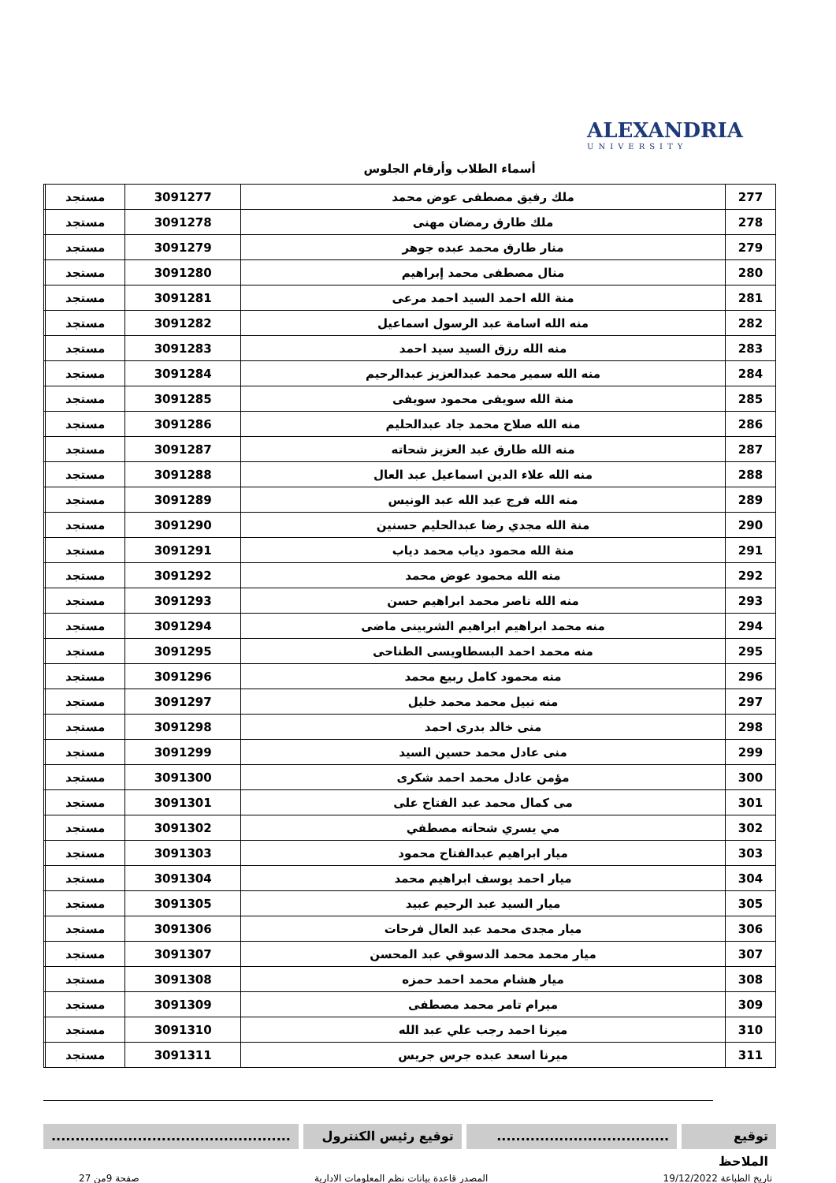ALEXANDRIA
UNIVERSITY
أسماء الطلاب وأرقام الجلوس
| 277 | ملك رفيق مصطفى عوض محمد | 3091277 | مستجد | |
| 278 | ملك طارق رمضان مهنى | 3091278 | مستجد | |
| 279 | منار طارق محمد عبده جوهر | 3091279 | مستجد | |
| 280 | منال مصطفى محمد إبراهيم | 3091280 | مستجد | |
| 281 | منة الله احمد السيد احمد مرعى | 3091281 | مستجد | |
| 282 | منه الله اسامة عبد الرسول اسماعيل | 3091282 | مستجد | |
| 283 | منه الله رزق السيد سيد احمد | 3091283 | مستجد | |
| 284 | منه الله سمير محمد عبدالعزيز عبدالرحيم | 3091284 | مستجد | |
| 285 | منة الله سويفى محمود سويفى | 3091285 | مستجد | |
| 286 | منه الله صلاح محمد جاد عبدالحليم | 3091286 | مستجد | |
| 287 | منه الله طارق عبد العزيز شحاته | 3091287 | مستجد | |
| 288 | منه الله علاء الدين اسماعيل عبد العال | 3091288 | مستجد | |
| 289 | منه الله فرج عبد الله عبد الونيس | 3091289 | مستجد | |
| 290 | منة الله مجدي رضا عبدالحليم حسنين | 3091290 | مستجد | |
| 291 | منة الله محمود دياب محمد دياب | 3091291 | مستجد | |
| 292 | منه الله محمود عوض محمد | 3091292 | مستجد | |
| 293 | منه الله ناصر محمد ابراهيم حسن | 3091293 | مستجد | |
| 294 | منه محمد ابراهيم ابراهيم الشربينى ماضى | 3091294 | مستجد | |
| 295 | منه محمد احمد البسطاويسى الطناحى | 3091295 | مستجد | |
| 296 | منه محمود كامل ربيع محمد | 3091296 | مستجد | |
| 297 | منه نبيل محمد محمد خليل | 3091297 | مستجد | |
| 298 | منى خالد بدرى احمد | 3091298 | مستجد | |
| 299 | منى عادل محمد حسين السيد | 3091299 | مستجد | |
| 300 | مؤمن عادل محمد احمد شكرى | 3091300 | مستجد | |
| 301 | مى كمال محمد عبد الفتاح على | 3091301 | مستجد | |
| 302 | مي يسري شحاته مصطفي | 3091302 | مستجد | |
| 303 | ميار ابراهيم عبدالفتاح محمود | 3091303 | مستجد | |
| 304 | ميار احمد يوسف ابراهيم محمد | 3091304 | مستجد | |
| 305 | ميار السيد عبد الرحيم عبيد | 3091305 | مستجد | |
| 306 | ميار مجدى محمد عبد العال فرحات | 3091306 | مستجد | |
| 307 | ميار محمد محمد الدسوقي عبد المحسن | 3091307 | مستجد | |
| 308 | ميار هشام محمد احمد حمزه | 3091308 | مستجد | |
| 309 | ميرام تامر محمد مصطفى | 3091309 | مستجد | |
| 310 | ميرنا احمد رجب علي عبد الله | 3091310 | مستجد | |
| 311 | ميرنا اسعد عبده جرس جريس | 3091311 | مستجد | |
توقيع الملاحظ
....................................
توقيع رئيس الكنترول ..................................................
تاريخ الطباعة 19/12/2022 المصدر قاعدة بيانات نظم المعلومات الادارية صفحة 9من 27